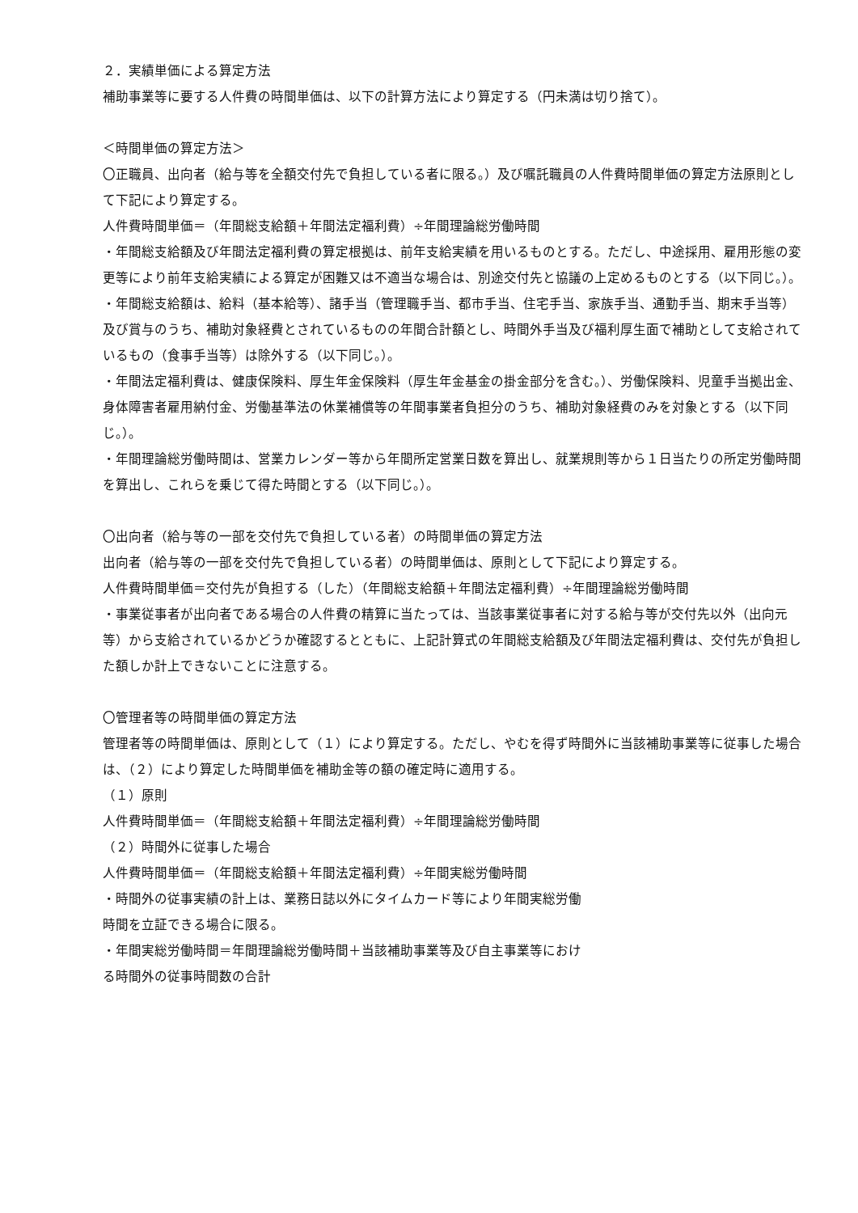２．実績単価による算定方法
補助事業等に要する人件費の時間単価は、以下の計算方法により算定する（円未満は切り捨て）。
＜時間単価の算定方法＞
〇正職員、出向者（給与等を全額交付先で負担している者に限る。）及び嘱託職員の人件費時間単価の算定方法原則として下記により算定する。
人件費時間単価＝（年間総支給額＋年間法定福利費）÷年間理論総労働時間
・年間総支給額及び年間法定福利費の算定根拠は、前年支給実績を用いるものとする。ただし、中途採用、雇用形態の変更等により前年支給実績による算定が困難又は不適当な場合は、別途交付先と協議の上定めるものとする（以下同じ。）。
・年間総支給額は、給料（基本給等）、諸手当（管理職手当、都市手当、住宅手当、家族手当、通勤手当、期末手当等）及び賞与のうち、補助対象経費とされているものの年間合計額とし、時間外手当及び福利厚生面で補助として支給されているもの（食事手当等）は除外する（以下同じ。）。
・年間法定福利費は、健康保険料、厚生年金保険料（厚生年金基金の掛金部分を含む。）、労働保険料、児童手当拠出金、身体障害者雇用納付金、労働基準法の休業補償等の年間事業者負担分のうち、補助対象経費のみを対象とする（以下同じ。）。
・年間理論総労働時間は、営業カレンダー等から年間所定営業日数を算出し、就業規則等から１日当たりの所定労働時間を算出し、これらを乗じて得た時間とする（以下同じ。）。
〇出向者（給与等の一部を交付先で負担している者）の時間単価の算定方法
出向者（給与等の一部を交付先で負担している者）の時間単価は、原則として下記により算定する。
人件費時間単価＝交付先が負担する（した）（年間総支給額＋年間法定福利費）÷年間理論総労働時間
・事業従事者が出向者である場合の人件費の精算に当たっては、当該事業従事者に対する給与等が交付先以外（出向元等）から支給されているかどうか確認するとともに、上記計算式の年間総支給額及び年間法定福利費は、交付先が負担した額しか計上できないことに注意する。
〇管理者等の時間単価の算定方法
管理者等の時間単価は、原則として（１）により算定する。ただし、やむを得ず時間外に当該補助事業等に従事した場合は、（２）により算定した時間単価を補助金等の額の確定時に適用する。
（１）原則
人件費時間単価＝（年間総支給額＋年間法定福利費）÷年間理論総労働時間
（２）時間外に従事した場合
人件費時間単価＝（年間総支給額＋年間法定福利費）÷年間実総労働時間
・時間外の従事実績の計上は、業務日誌以外にタイムカード等により年間実総労働
時間を立証できる場合に限る。
・年間実総労働時間＝年間理論総労働時間＋当該補助事業等及び自主事業等におけ
る時間外の従事時間数の合計